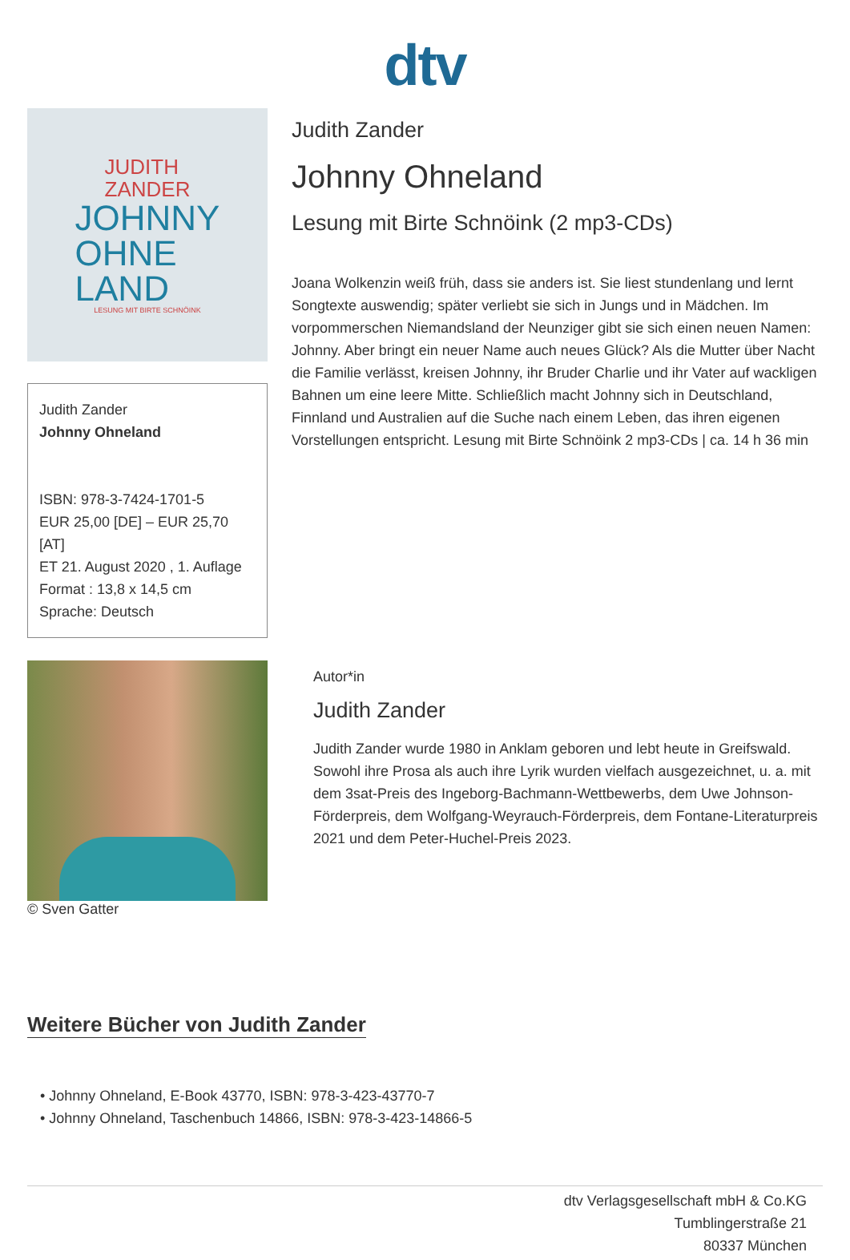dtv
JUDITH
ZANDER
JOHNNY
OHNE
LAND
LESUNG MIT BIRTE SCHNÖINK
Judith Zander
Johnny Ohneland
ISBN: 978-3-7424-1701-5
EUR 25,00 [DE] – EUR 25,70 [AT]
ET 21. August 2020 , 1. Auflage
Format : 13,8 x 14,5 cm
Sprache: Deutsch
Judith Zander
Johnny Ohneland
Lesung mit Birte Schnöink (2 mp3-CDs)
Joana Wolkenzin weiß früh, dass sie anders ist. Sie liest stundenlang und lernt Songtexte auswendig; später verliebt sie sich in Jungs und in Mädchen. Im vorpommerschen Niemandsland der Neunziger gibt sie sich einen neuen Namen: Johnny. Aber bringt ein neuer Name auch neues Glück? Als die Mutter über Nacht die Familie verlässt, kreisen Johnny, ihr Bruder Charlie und ihr Vater auf wackligen Bahnen um eine leere Mitte. Schließlich macht Johnny sich in Deutschland, Finnland und Australien auf die Suche nach einem Leben, das ihren eigenen Vorstellungen entspricht. Lesung mit Birte Schnöink 2 mp3-CDs | ca. 14 h 36 min
© Sven Gatter
Autor*in
Judith Zander
Judith Zander wurde 1980 in Anklam geboren und lebt heute in Greifswald. Sowohl ihre Prosa als auch ihre Lyrik wurden vielfach ausgezeichnet, u. a. mit dem 3sat-Preis des Ingeborg-Bachmann-Wettbewerbs, dem Uwe Johnson-Förderpreis, dem Wolfgang-Weyrauch-Förderpreis, dem Fontane-Literaturpreis 2021 und dem Peter-Huchel-Preis 2023.
Weitere Bücher von Judith Zander
• Johnny Ohneland, E-Book 43770, ISBN: 978-3-423-43770-7
• Johnny Ohneland, Taschenbuch 14866, ISBN: 978-3-423-14866-5
dtv Verlagsgesellschaft mbH & Co.KG
Tumblingerstraße 21
80337 München